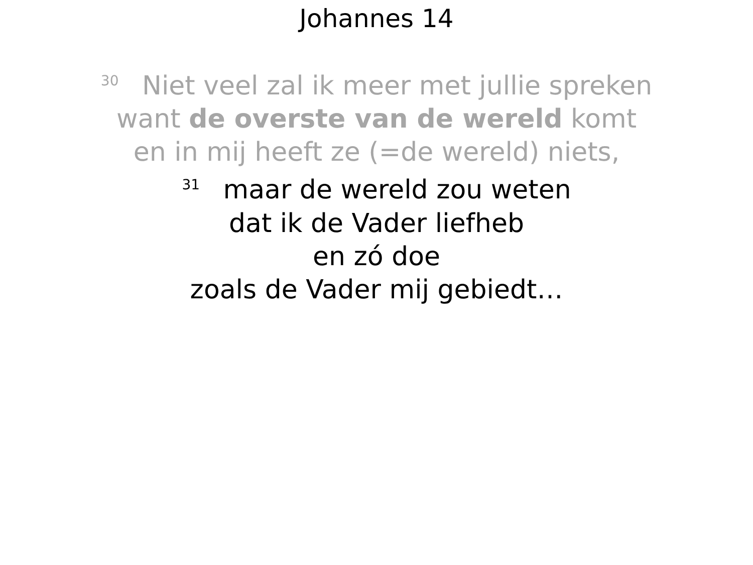Johannes 14
<sup>30</sup> Niet veel zal ik meer met jullie spreken
want de overste van de wereld komt
en in mij heeft ze (=de wereld) niets,
<sup>31</sup> maar de wereld zou weten
dat ik de Vader liefheb
en zó doe
zoals de Vader mij gebiedt…